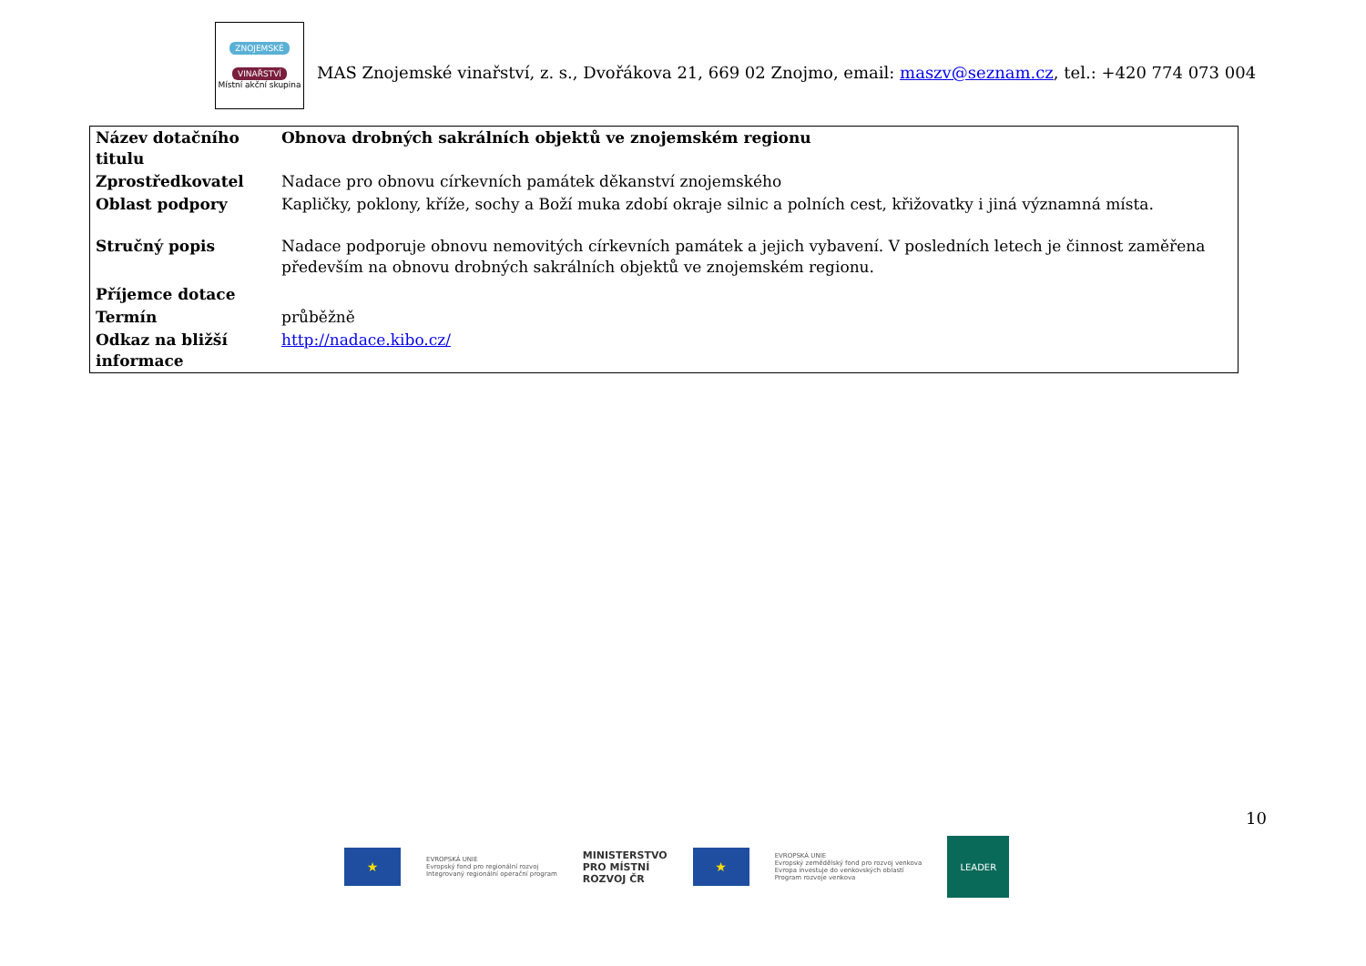ZNOJEMSKÉ
VINAŘSTVÍ
Místní akční skupina
MAS Znojemské vinařství, z. s., Dvořákova 21, 669 02 Znojmo, email: maszv@seznam.cz, tel.: +420 774 073 004
| Název dotačního titulu | Obnova drobných sakrálních objektů ve znojemském regionu |
| Zprostředkovatel | Nadace pro obnovu církevních památek děkanství znojemského |
| Oblast podpory | Kapličky, poklony, kříže, sochy a Boží muka zdobí okraje silnic a polních cest, křižovatky i jiná významná místa. |
| Stručný popis | Nadace podporuje obnovu nemovitých církevních památek a jejich vybavení. V posledních letech je činnost zaměřena především na obnovu drobných sakrálních objektů ve znojemském regionu. |
| Příjemce dotace | |
| Termín | průběžně |
| Odkaz na bližší informace | http://nadace.kibo.cz/ |
10
★
EVROPSKÁ UNIE
Evropský fond pro regionální rozvoj
Integrovaný regionální operační program
MINISTERSTVO
PRO MÍSTNÍ
ROZVOJ ČR
★
EVROPSKÁ UNIE
Evropský zemědělský fond pro rozvoj venkova
Evropa investuje do venkovských oblastí
Program rozvoje venkova
LEADER